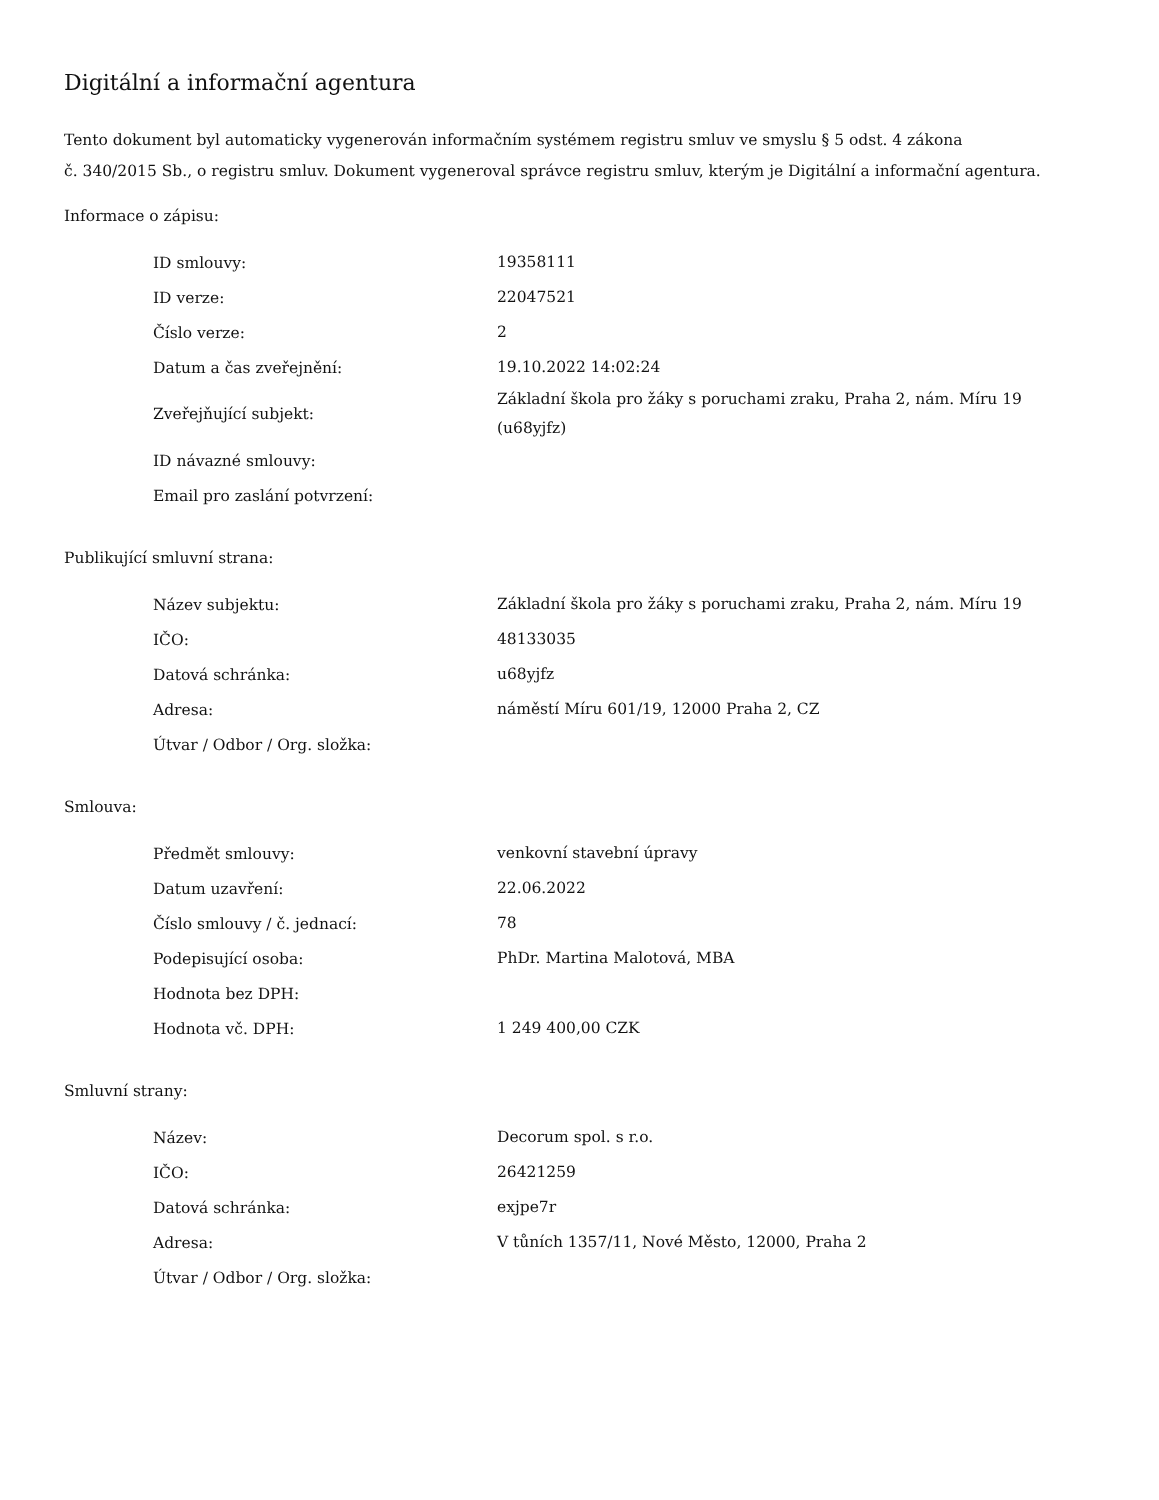Digitální a informační agentura
Tento dokument byl automaticky vygenerován informačním systémem registru smluv ve smyslu § 5 odst. 4 zákona
č. 340/2015 Sb., o registru smluv. Dokument vygeneroval správce registru smluv, kterým je Digitální a informační agentura.
Informace o zápisu:
| ID smlouvy: | 19358111 |
| ID verze: | 22047521 |
| Číslo verze: | 2 |
| Datum a čas zveřejnění: | 19.10.2022 14:02:24 |
| Zveřejňující subjekt: | Základní škola pro žáky s poruchami zraku, Praha 2, nám. Míru 19 (u68yjfz) |
| ID návazné smlouvy: | |
| Email pro zaslání potvrzení: | |
Publikující smluvní strana:
| Název subjektu: | Základní škola pro žáky s poruchami zraku, Praha 2, nám. Míru 19 |
| IČO: | 48133035 |
| Datová schránka: | u68yjfz |
| Adresa: | náměstí Míru 601/19, 12000 Praha 2, CZ |
| Útvar / Odbor / Org. složka: | |
Smlouva:
| Předmět smlouvy: | venkovní stavební úpravy |
| Datum uzavření: | 22.06.2022 |
| Číslo smlouvy / č. jednací: | 78 |
| Podepisující osoba: | PhDr. Martina Malotová, MBA |
| Hodnota bez DPH: | |
| Hodnota vč. DPH: | 1 249 400,00 CZK |
Smluvní strany:
| Název: | Decorum spol. s r.o. |
| IČO: | 26421259 |
| Datová schránka: | exjpe7r |
| Adresa: | V tůních 1357/11, Nové Město, 12000, Praha 2 |
| Útvar / Odbor / Org. složka: | |